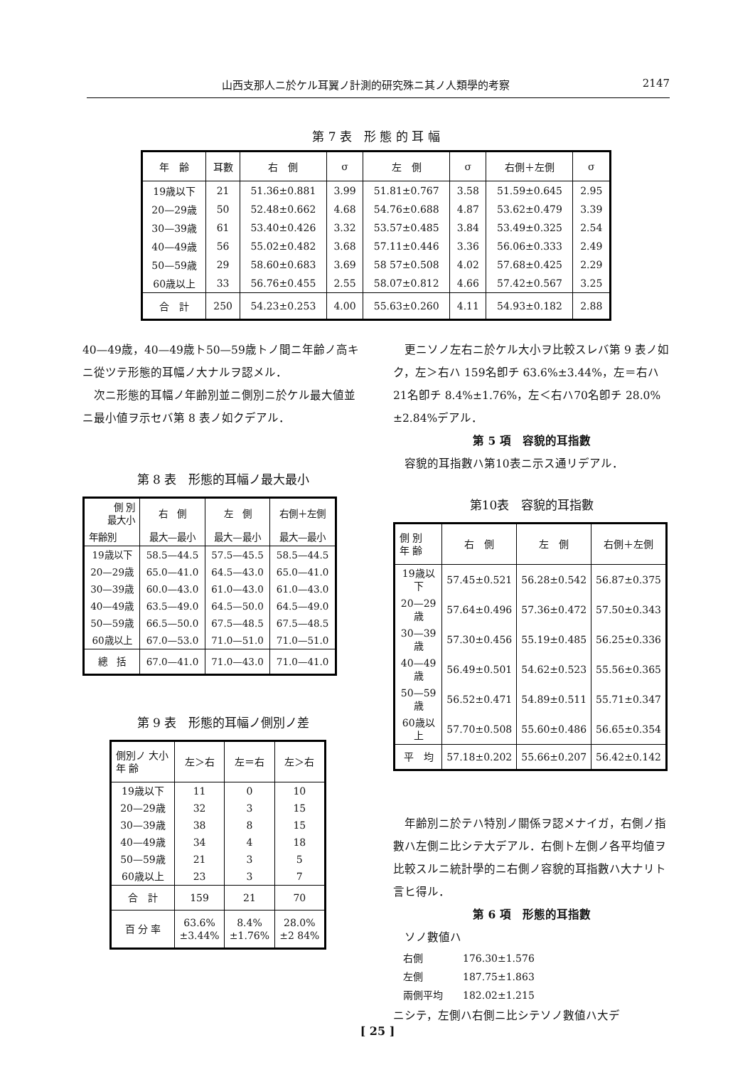山西支那人ニ於ケル耳翼ノ計測的研究殊ニ其ノ人類學的考察 2147
第 7 表　形 態 的 耳 幅
| 年 齢 | 耳數 | 右 側 | σ | 左 側 | σ | 右側＋左側 | σ |
| --- | --- | --- | --- | --- | --- | --- | --- |
| 19歳以下 | 21 | 51.36±0.881 | 3.99 | 51.81±0.767 | 3.58 | 51.59±0.645 | 2.95 |
| 20—29歳 | 50 | 52.48±0.662 | 4.68 | 54.76±0.688 | 4.87 | 53.62±0.479 | 3.39 |
| 30—39歳 | 61 | 53.40±0.426 | 3.32 | 53.57±0.485 | 3.84 | 53.49±0.325 | 2.54 |
| 40—49歳 | 56 | 55.02±0.482 | 3.68 | 57.11±0.446 | 3.36 | 56.06±0.333 | 2.49 |
| 50—59歳 | 29 | 58.60±0.683 | 3.69 | 58 57±0.508 | 4.02 | 57.68±0.425 | 2.29 |
| 60歳以上 | 33 | 56.76±0.455 | 2.55 | 58.07±0.812 | 4.66 | 57.42±0.567 | 3.25 |
| 合 計 | 250 | 54.23±0.253 | 4.00 | 55.63±0.260 | 4.11 | 54.93±0.182 | 2.88 |
40—49歳，40—49歳ト50—59歳トノ間ニ年齢ノ高キニ從ツテ形態的耳幅ノ大ナルヲ認メル．
　次ニ形態的耳幅ノ年齢別並ニ側別ニ於ケル最大値並ニ最小値ヲ示セバ第 8 表ノ如クデアル．
第 8 表　形態的耳幅ノ最大最小
| 側 別 最大小 | 右 側 | 左 側 | 右側＋左側 |
| --- | --- | --- | --- |
| 年齢別 | 最大—最小 | 最大—最小 | 最大—最小 |
| 19歳以下 | 58.5—44.5 | 57.5—45.5 | 58.5—44.5 |
| 20—29歳 | 65.0—41.0 | 64.5—43.0 | 65.0—41.0 |
| 30—39歳 | 60.0—43.0 | 61.0—43.0 | 61.0—43.0 |
| 40—49歳 | 63.5—49.0 | 64.5—50.0 | 64.5—49.0 |
| 50—59歳 | 66.5—50.0 | 67.5—48.5 | 67.5—48.5 |
| 60歳以上 | 67.0—53.0 | 71.0—51.0 | 71.0—51.0 |
| 總 括 | 67.0—41.0 | 71.0—43.0 | 71.0—41.0 |
第 9 表　形態的耳幅ノ側別ノ差
| 側別ノ 大小 年 齢 | 左＞右 | 左＝右 | 左＞右 |
| --- | --- | --- | --- |
| 19歳以下 | 11 | 0 | 10 |
| 20—29歳 | 32 | 3 | 15 |
| 30—39歳 | 38 | 8 | 15 |
| 40—49歳 | 34 | 4 | 18 |
| 50—59歳 | 21 | 3 | 5 |
| 60歳以上 | 23 | 3 | 7 |
| 合 計 | 159 | 21 | 70 |
| 百 分 率 | 63.6% ±3.44% | 8.4% ±1.76% | 28.0% ±2 84% |
　更ニソノ左右ニ於ケル大小ヲ比較スレバ第 9 表ノ如ク，左＞右ハ 159名卽チ 63.6%±3.44%，左＝右ハ 21名卽チ 8.4%±1.76%，左＜右ハ70名卽チ 28.0%±2.84%デアル．
第 5 項　容貌的耳指數
　容貌的耳指數ハ第10表ニ示ス通リデアル．
第10表　容貌的耳指數
| 側 別 年 齢 | 右 側 | 左 側 | 右側＋左側 |
| --- | --- | --- | --- |
| 19歳以下 | 57.45±0.521 | 56.28±0.542 | 56.87±0.375 |
| 20—29歳 | 57.64±0.496 | 57.36±0.472 | 57.50±0.343 |
| 30—39歳 | 57.30±0.456 | 55.19±0.485 | 56.25±0.336 |
| 40—49歳 | 56.49±0.501 | 54.62±0.523 | 55.56±0.365 |
| 50—59歳 | 56.52±0.471 | 54.89±0.511 | 55.71±0.347 |
| 60歳以上 | 57.70±0.508 | 55.60±0.486 | 56.65±0.354 |
| 平 均 | 57.18±0.202 | 55.66±0.207 | 56.42±0.142 |
　年齢別ニ於テハ特別ノ關係ヲ認メナイガ，右側ノ指數ハ左側ニ比シテ大デアル．右側ト左側ノ各平均値ヲ比較スルニ統計學的ニ右側ノ容貌的耳指數ハ大ナリト言ヒ得ル．
第 6 項　形態的耳指數
　ソノ數値ハ
　右側　　　　176.30±1.576
　左側　　　　187.75±1.863
　兩側平均　　182.02±1.215
ニシテ，左側ハ右側ニ比シテソノ數値ハ大デ
[ 25 ]